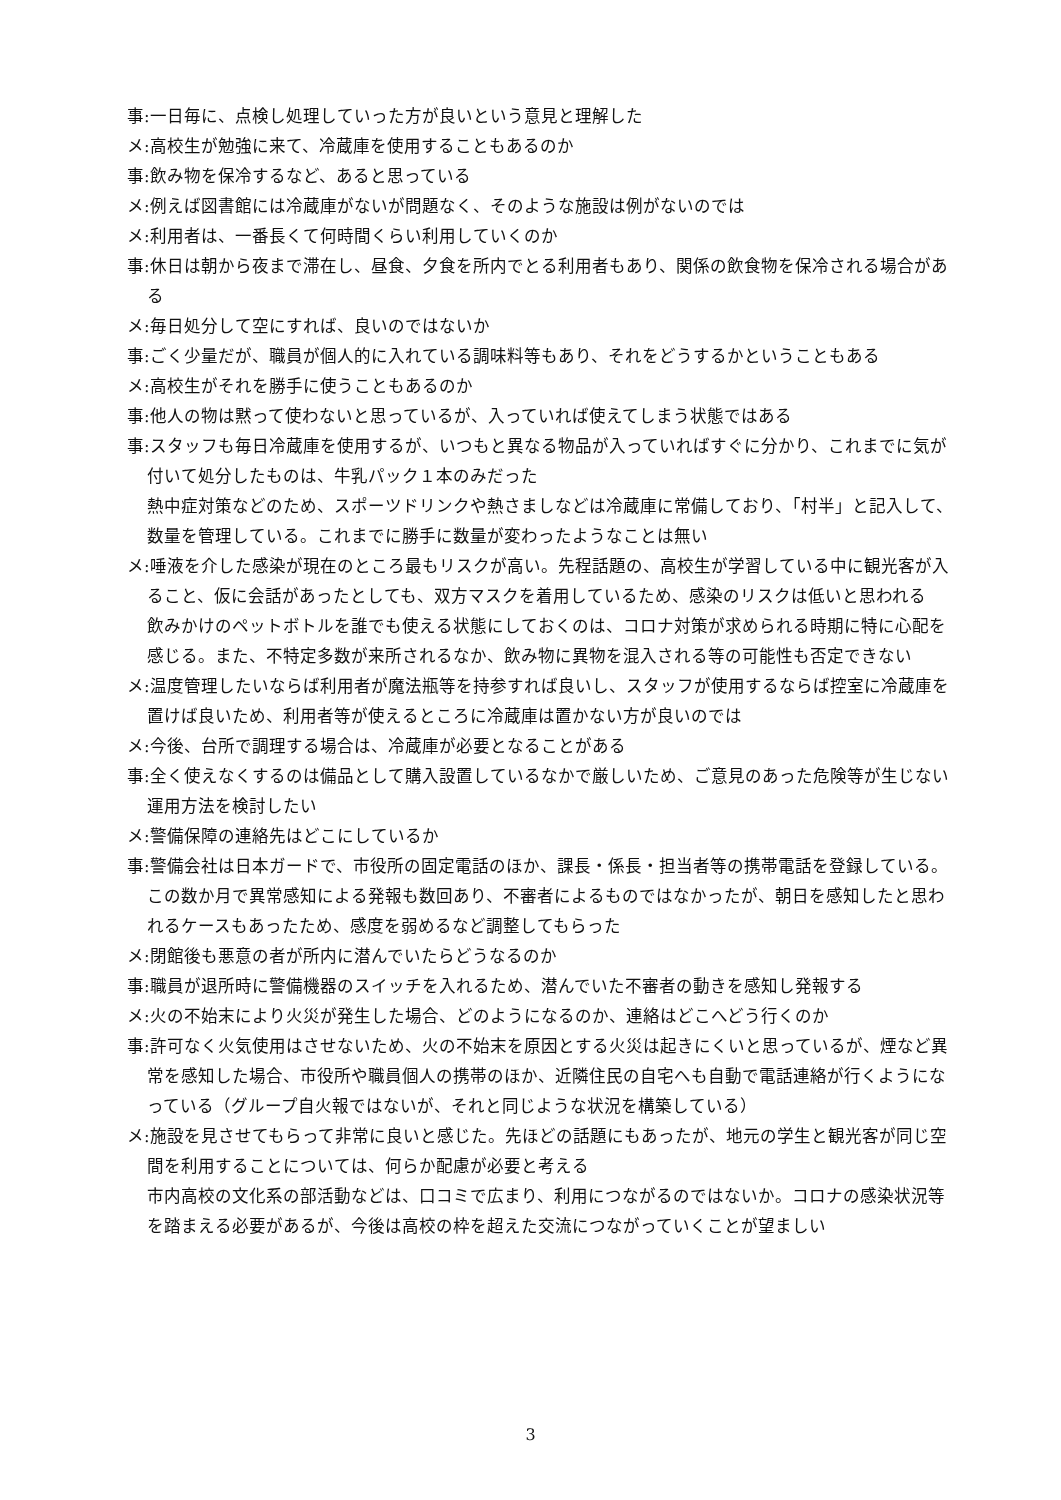事:一日毎に、点検し処理していった方が良いという意見と理解した
メ:高校生が勉強に来て、冷蔵庫を使用することもあるのか
事:飲み物を保冷するなど、あると思っている
メ:例えば図書館には冷蔵庫がないが問題なく、そのような施設は例がないのでは
メ:利用者は、一番長くて何時間くらい利用していくのか
事:休日は朝から夜まで滞在し、昼食、夕食を所内でとる利用者もあり、関係の飲食物を保冷される場合がある
メ:毎日処分して空にすれば、良いのではないか
事:ごく少量だが、職員が個人的に入れている調味料等もあり、それをどうするかということもある
メ:高校生がそれを勝手に使うこともあるのか
事:他人の物は黙って使わないと思っているが、入っていれば使えてしまう状態ではある
事:スタッフも毎日冷蔵庫を使用するが、いつもと異なる物品が入っていればすぐに分かり、これまでに気が付いて処分したものは、牛乳パック１本のみだった
熱中症対策などのため、スポーツドリンクや熱さましなどは冷蔵庫に常備しており、「村半」と記入して、数量を管理している。これまでに勝手に数量が変わったようなことは無い
メ:唾液を介した感染が現在のところ最もリスクが高い。先程話題の、高校生が学習している中に観光客が入ること、仮に会話があったとしても、双方マスクを着用しているため、感染のリスクは低いと思われる
飲みかけのペットボトルを誰でも使える状態にしておくのは、コロナ対策が求められる時期に特に心配を感じる。また、不特定多数が来所されるなか、飲み物に異物を混入される等の可能性も否定できない
メ:温度管理したいならば利用者が魔法瓶等を持参すれば良いし、スタッフが使用するならば控室に冷蔵庫を置けば良いため、利用者等が使えるところに冷蔵庫は置かない方が良いのでは
メ:今後、台所で調理する場合は、冷蔵庫が必要となることがある
事:全く使えなくするのは備品として購入設置しているなかで厳しいため、ご意見のあった危険等が生じない運用方法を検討したい
メ:警備保障の連絡先はどこにしているか
事:警備会社は日本ガードで、市役所の固定電話のほか、課長・係長・担当者等の携帯電話を登録している。この数か月で異常感知による発報も数回あり、不審者によるものではなかったが、朝日を感知したと思われるケースもあったため、感度を弱めるなど調整してもらった
メ:閉館後も悪意の者が所内に潜んでいたらどうなるのか
事:職員が退所時に警備機器のスイッチを入れるため、潜んでいた不審者の動きを感知し発報する
メ:火の不始末により火災が発生した場合、どのようになるのか、連絡はどこへどう行くのか
事:許可なく火気使用はさせないため、火の不始末を原因とする火災は起きにくいと思っているが、煙など異常を感知した場合、市役所や職員個人の携帯のほか、近隣住民の自宅へも自動で電話連絡が行くようになっている（グループ自火報ではないが、それと同じような状況を構築している）
メ:施設を見させてもらって非常に良いと感じた。先ほどの話題にもあったが、地元の学生と観光客が同じ空間を利用することについては、何らか配慮が必要と考える
市内高校の文化系の部活動などは、口コミで広まり、利用につながるのではないか。コロナの感染状況等を踏まえる必要があるが、今後は高校の枠を超えた交流につながっていくことが望ましい
3